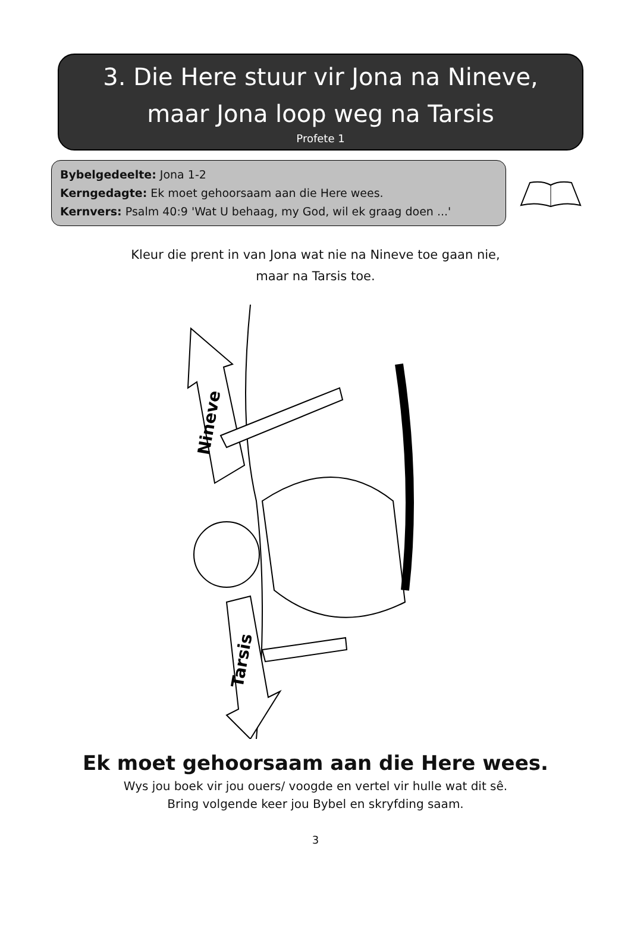3. Die Here stuur vir Jona na Nineve,
maar Jona loop weg na Tarsis
Profete 1
Bybelgedeelte: Jona 1-2
Kerngedagte: Ek moet gehoorsaam aan die Here wees.
Kernvers: Psalm 40:9 'Wat U behaag, my God, wil ek graag doen ...'
Kleur die prent in van Jona wat nie na Nineve toe gaan nie,
maar na Tarsis toe.
Nineve
Tarsis
Ek moet gehoorsaam aan die Here wees.
Wys jou boek vir jou ouers/ voogde en vertel vir hulle wat dit sê.
Bring volgende keer jou Bybel en skryfding saam.
3